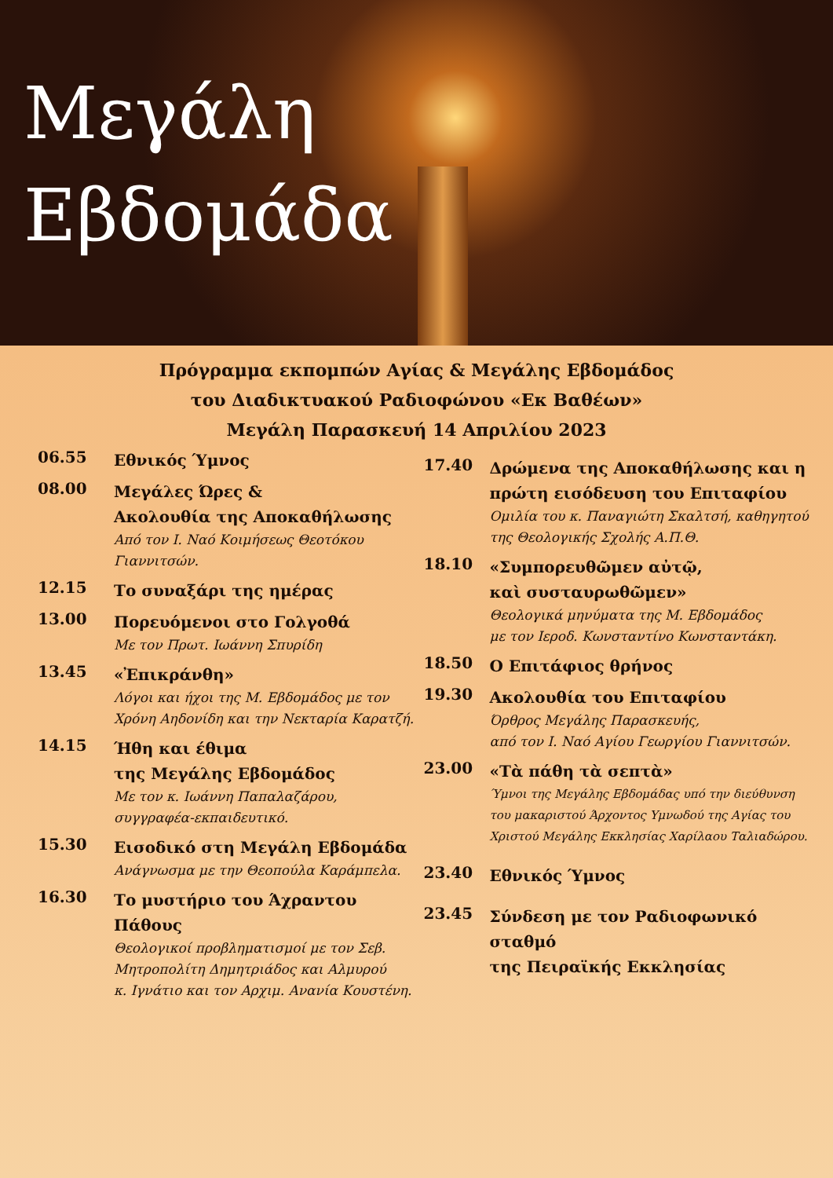Μεγάλη
Εβδομάδα
Πρόγραμμα εκπομπών Αγίας & Μεγάλης Εβδομάδος
του Διαδικτυακού Ραδιοφώνου «Εκ Βαθέων»
Μεγάλη Παρασκευή 14 Απριλίου 2023
06.55
Εθνικός Ύμνος
08.00
Μεγάλες Ώρες &
Ακολουθία της Αποκαθήλωσης
Από τον Ι. Ναό Κοιμήσεως Θεοτόκου
Γιαννιτσών.
12.15
Το συναξάρι της ημέρας
13.00
Πορευόμενοι στο Γολγοθά
Με τον Πρωτ. Ιωάννη Σπυρίδη
13.45
«Ἐπικράνθη»
Λόγοι και ήχοι της Μ. Εβδομάδος με τον
Χρόνη Αηδονίδη και την Νεκταρία Καρατζή.
14.15
Ήθη και έθιμα
της Μεγάλης Εβδομάδος
Με τον κ. Ιωάννη Παπαλαζάρου,
συγγραφέα-εκπαιδευτικό.
15.30
Εισοδικό στη Μεγάλη Εβδομάδα
Ανάγνωσμα με την Θεοπούλα Καράμπελα.
16.30
Το μυστήριο του Άχραντου Πάθους
Θεολογικοί προβληματισμοί με τον Σεβ.
Μητροπολίτη Δημητριάδος και Αλμυρού
κ. Ιγνάτιο και τον Αρχιμ. Ανανία Κουστένη.
17.40
Δρώμενα της Αποκαθήλωσης και η πρώτη εισόδευση του Επιταφίου
Ομιλία του κ. Παναγιώτη Σκαλτσή, καθηγητού
της Θεολογικής Σχολής Α.Π.Θ.
18.10
«Συμπορευθῶμεν αὐτῷ,
καὶ συσταυρωθῶμεν»
Θεολογικά μηνύματα της Μ. Εβδομάδος
με τον Ιεροδ. Κωνσταντίνο Κωνσταντάκη.
18.50
Ο Επιτάφιος θρήνος
19.30
Ακολουθία του Επιταφίου
Όρθρος Μεγάλης Παρασκευής,
από τον Ι. Ναό Αγίου Γεωργίου Γιαννιτσών.
23.00
«Τὰ πάθη τὰ σεπτὰ»
Ύμνοι της Μεγάλης Εβδομάδας υπό την διεύθυνση
του μακαριστού Άρχοντος Υμνωδού της Αγίας του
Χριστού Μεγάλης Εκκλησίας Χαρίλαου Ταλιαδώρου.
23.40
Εθνικός Ύμνος
23.45
Σύνδεση με τον Ραδιοφωνικό σταθμό
της Πειραϊκής Εκκλησίας